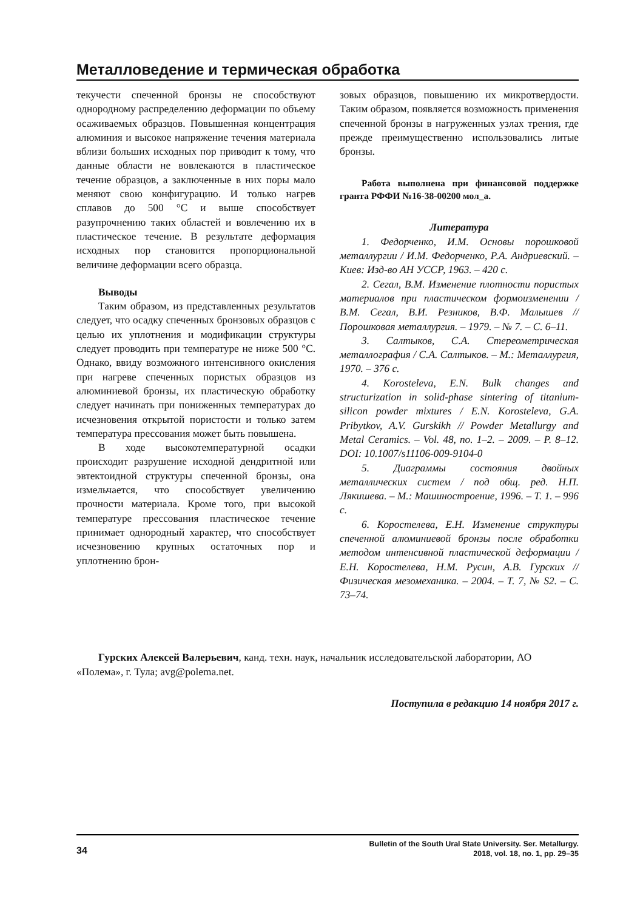Металловедение и термическая обработка
текучести спеченной бронзы не способствуют однородному распределению деформации по объему осаживаемых образцов. Повышенная концентрация алюминия и высокое напряжение течения материала вблизи больших исходных пор приводит к тому, что данные области не вовлекаются в пластическое течение образцов, а заключенные в них поры мало меняют свою конфигурацию. И только нагрев сплавов до 500 °С и выше способствует разупрочнению таких областей и вовлечению их в пластическое течение. В результате деформация исходных пор становится пропорциональной величине деформации всего образца.
Выводы
Таким образом, из представленных результатов следует, что осадку спеченных бронзовых образцов с целью их уплотнения и модификации структуры следует проводить при температуре не ниже 500 °С. Однако, ввиду возможного интенсивного окисления при нагреве спеченных пористых образцов из алюминиевой бронзы, их пластическую обработку следует начинать при пониженных температурах до исчезновения открытой пористости и только затем температура прессования может быть повышена.
В ходе высокотемпературной осадки происходит разрушение исходной дендритной или эвтектоидной структуры спеченной бронзы, она измельчается, что способствует увеличению прочности материала. Кроме того, при высокой температуре прессования пластическое течение принимает однородный характер, что способствует исчезновению крупных остаточных пор и уплотнению брон-
зовых образцов, повышению их микротвердости. Таким образом, появляется возможность применения спеченной бронзы в нагруженных узлах трения, где прежде преимущественно использовались литые бронзы.
Работа выполнена при финансовой поддержке гранта РФФИ №16-38-00200 мол_а.
Литература
1. Федорченко, И.М. Основы порошковой металлургии / И.М. Федорченко, Р.А. Андриевский. – Киев: Изд-во АН УССР, 1963. – 420 с.
2. Сегал, В.М. Изменение плотности пористых материалов при пластическом формоизменении / В.М. Сегал, В.И. Резников, В.Ф. Малышев // Порошковая металлургия. – 1979. – № 7. – С. 6–11.
3. Салтыков, С.А. Стереометрическая металлография / С.А. Салтыков. – М.: Металлургия, 1970. – 376 с.
4. Korosteleva, E.N. Bulk changes and structurization in solid-phase sintering of titanium-silicon powder mixtures / E.N. Korosteleva, G.A. Pribytkov, A.V. Gurskikh // Powder Metallurgy and Metal Ceramics. – Vol. 48, no. 1–2. – 2009. – P. 8–12. DOI: 10.1007/s11106-009-9104-0
5. Диаграммы состояния двойных металлических систем / под общ. ред. Н.П. Лякишева. – М.: Машиностроение, 1996. – Т. 1. – 996 с.
6. Коростелева, Е.Н. Изменение структуры спеченной алюминиевой бронзы после обработки методом интенсивной пластической деформации / Е.Н. Коростелева, Н.М. Русин, А.В. Гурских // Физическая мезомеханика. – 2004. – Т. 7, № S2. – С. 73–74.
Гурских Алексей Валерьевич, канд. техн. наук, начальник исследовательской лаборатории, АО «Полема», г. Тула; avg@polema.net.
Поступила в редакцию 14 ноября 2017 г.
34
Bulletin of the South Ural State University. Ser. Metallurgy.
2018, vol. 18, no. 1, pp. 29–35